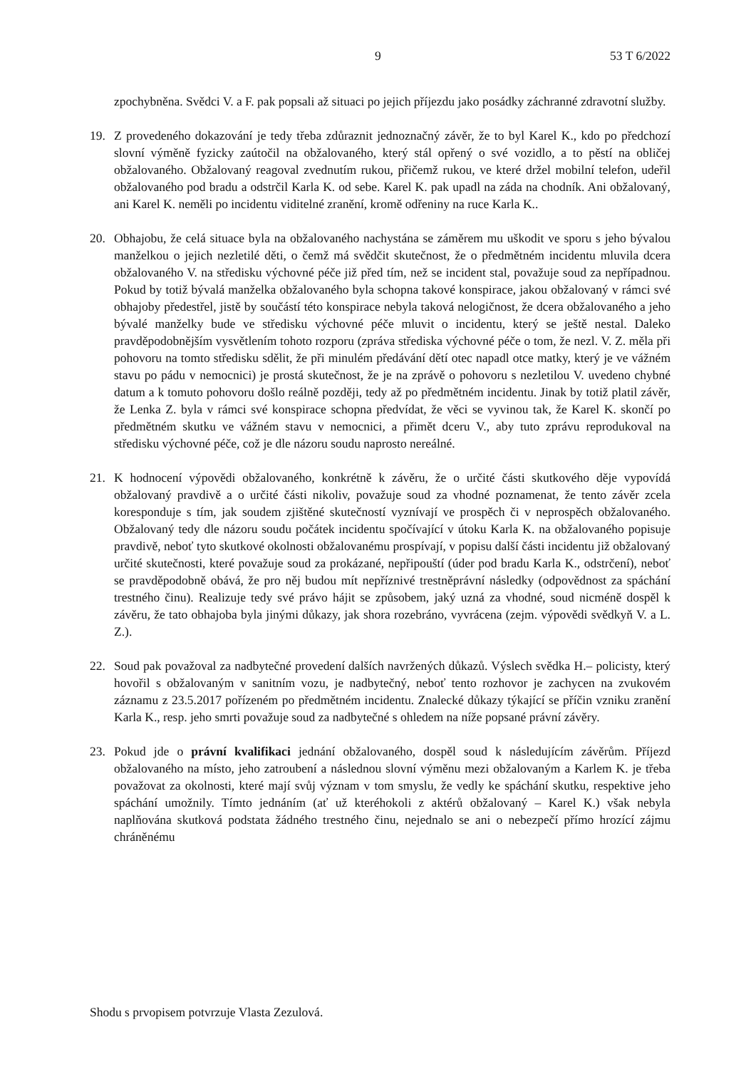9 53 T 6/2022
zpochybněna. Svědci V. a F. pak popsali až situaci po jejich příjezdu jako posádky záchranné zdravotní služby.
19. Z provedeného dokazování je tedy třeba zdůraznit jednoznačný závěr, že to byl Karel K., kdo po předchozí slovní výměně fyzicky zaútočil na obžalovaného, který stál opřený o své vozidlo, a to pěstí na obličej obžalovaného. Obžalovaný reagoval zvednutím rukou, přičemž rukou, ve které držel mobilní telefon, udeřil obžalovaného pod bradu a odstrčil Karla K. od sebe. Karel K. pak upadl na záda na chodník. Ani obžalovaný, ani Karel K. neměli po incidentu viditelné zranění, kromě odřeniny na ruce Karla K..
20. Obhajobu, že celá situace byla na obžalovaného nachystána se záměrem mu uškodit ve sporu s jeho bývalou manželkou o jejich nezletilé děti, o čemž má svědčit skutečnost, že o předmětném incidentu mluvila dcera obžalovaného V. na středisku výchovné péče již před tím, než se incident stal, považuje soud za nepřípadnou. Pokud by totiž bývalá manželka obžalovaného byla schopna takové konspirace, jakou obžalovaný v rámci své obhajoby předestřel, jistě by součástí této konspirace nebyla taková nelogičnost, že dcera obžalovaného a jeho bývalé manželky bude ve středisku výchovné péče mluvit o incidentu, který se ještě nestal. Daleko pravděpodobnějším vysvětlením tohoto rozporu (zpráva střediska výchovné péče o tom, že nezl. V. Z. měla při pohovoru na tomto středisku sdělit, že při minulém předávání dětí otec napadl otce matky, který je ve vážném stavu po pádu v nemocnici) je prostá skutečnost, že je na zprávě o pohovoru s nezletilou V. uvedeno chybné datum a k tomuto pohovoru došlo reálně později, tedy až po předmětném incidentu. Jinak by totiž platil závěr, že Lenka Z. byla v rámci své konspirace schopna předvídat, že věci se vyvinou tak, že Karel K. skončí po předmětném skutku ve vážném stavu v nemocnici, a přimět dceru V., aby tuto zprávu reprodukoval na středisku výchovné péče, což je dle názoru soudu naprosto nereálné.
21. K hodnocení výpovědi obžalovaného, konkrétně k závěru, že o určité části skutkového děje vypovídá obžalovaný pravdivě a o určité části nikoliv, považuje soud za vhodné poznamenat, že tento závěr zcela koresponduje s tím, jak soudem zjištěné skutečností vyznívají ve prospěch či v neprospěch obžalovaného. Obžalovaný tedy dle názoru soudu počátek incidentu spočívající v útoku Karla K. na obžalovaného popisuje pravdivě, neboť tyto skutkové okolnosti obžalovanému prospívají, v popisu další části incidentu již obžalovaný určité skutečnosti, které považuje soud za prokázané, nepřipouští (úder pod bradu Karla K., odstrčení), neboť se pravděpodobně obává, že pro něj budou mít nepříznivé trestněprávní následky (odpovědnost za spáchání trestného činu). Realizuje tedy své právo hájit se způsobem, jaký uzná za vhodné, soud nicméně dospěl k závěru, že tato obhajoba byla jinými důkazy, jak shora rozebráno, vyvrácena (zejm. výpovědi svědkyň V. a L. Z.).
22. Soud pak považoval za nadbytečné provedení dalších navržených důkazů. Výslech svědka H.– policisty, který hovořil s obžalovaným v sanitním vozu, je nadbytečný, neboť tento rozhovor je zachycen na zvukovém záznamu z 23.5.2017 pořízeném po předmětném incidentu. Znalecké důkazy týkající se příčin vzniku zranění Karla K., resp. jeho smrti považuje soud za nadbytečné s ohledem na níže popsané právní závěry.
23. Pokud jde o právní kvalifikaci jednání obžalovaného, dospěl soud k následujícím závěrům. Příjezd obžalovaného na místo, jeho zatroubení a následnou slovní výměnu mezi obžalovaným a Karlem K. je třeba považovat za okolnosti, které mají svůj význam v tom smyslu, že vedly ke spáchání skutku, respektive jeho spáchání umožnily. Tímto jednáním (ať už kteréhokoli z aktérů obžalovaný – Karel K.) však nebyla naplňována skutková podstata žádného trestného činu, nejednalo se ani o nebezpečí přímo hrozící zájmu chráněnému
Shodu s prvopisem potvrzuje Vlasta Zezulová.